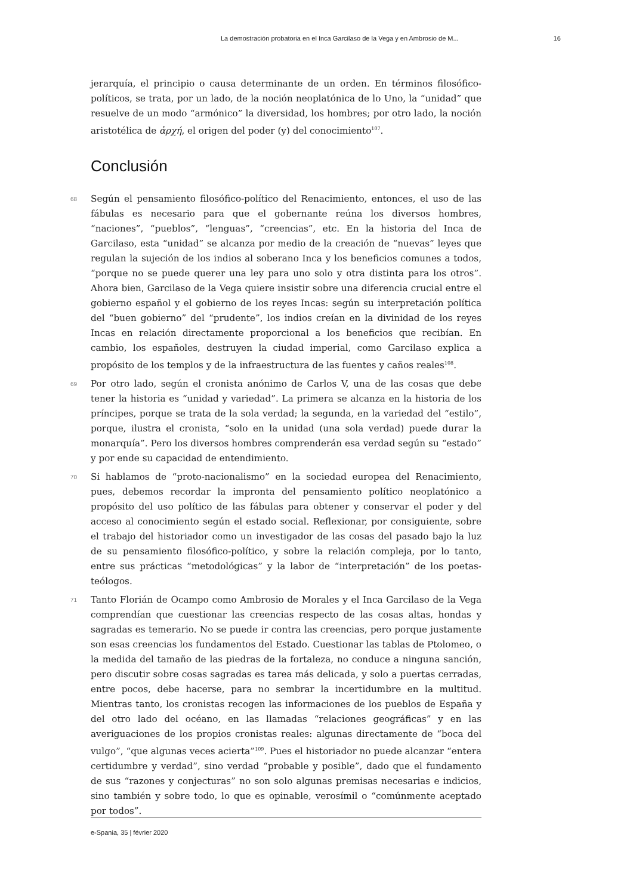La demostración probatoria en el Inca Garcilaso de la Vega y en Ambrosio de M... 16
jerarquía, el principio o causa determinante de un orden. En términos filosófico-políticos, se trata, por un lado, de la noción neoplatónica de lo Uno, la “unidad” que resuelve de un modo “armónico” la diversidad, los hombres; por otro lado, la noción aristotélica de ἀρχή, el origen del poder (y) del conocimiento<sup>107</sup>.
Conclusión
68 Según el pensamiento filosófico-político del Renacimiento, entonces, el uso de las fábulas es necesario para que el gobernante reúna los diversos hombres, “naciones”, “pueblos”, “lenguas”, “creencias”, etc. En la historia del Inca de Garcilaso, esta “unidad” se alcanza por medio de la creación de “nuevas” leyes que regulan la sujeción de los indios al soberano Inca y los beneficios comunes a todos, “porque no se puede querer una ley para uno solo y otra distinta para los otros”. Ahora bien, Garcilaso de la Vega quiere insistir sobre una diferencia crucial entre el gobierno español y el gobierno de los reyes Incas: según su interpretación política del “buen gobierno” del “prudente”, los indios creían en la divinidad de los reyes Incas en relación directamente proporcional a los beneficios que recibían. En cambio, los españoles, destruyen la ciudad imperial, como Garcilaso explica a propósito de los templos y de la infraestructura de las fuentes y caños reales<sup>108</sup>.
69 Por otro lado, según el cronista anónimo de Carlos V, una de las cosas que debe tener la historia es “unidad y variedad”. La primera se alcanza en la historia de los príncipes, porque se trata de la sola verdad; la segunda, en la variedad del “estilo”, porque, ilustra el cronista, “solo en la unidad (una sola verdad) puede durar la monarquía”. Pero los diversos hombres comprenderán esa verdad según su “estado” y por ende su capacidad de entendimiento.
70 Si hablamos de “proto-nacionalismo” en la sociedad europea del Renacimiento, pues, debemos recordar la impronta del pensamiento político neoplatónico a propósito del uso político de las fábulas para obtener y conservar el poder y del acceso al conocimiento según el estado social. Reflexionar, por consiguiente, sobre el trabajo del historiador como un investigador de las cosas del pasado bajo la luz de su pensamiento filosófico-político, y sobre la relación compleja, por lo tanto, entre sus prácticas “metodológicas” y la labor de “interpretación” de los poetas-teólogos.
71 Tanto Florián de Ocampo como Ambrosio de Morales y el Inca Garcilaso de la Vega comprendían que cuestionar las creencias respecto de las cosas altas, hondas y sagradas es temerario. No se puede ir contra las creencias, pero porque justamente son esas creencias los fundamentos del Estado. Cuestionar las tablas de Ptolomeo, o la medida del tamaño de las piedras de la fortaleza, no conduce a ninguna sanción, pero discutir sobre cosas sagradas es tarea más delicada, y solo a puertas cerradas, entre pocos, debe hacerse, para no sembrar la incertidumbre en la multitud. Mientras tanto, los cronistas recogen las informaciones de los pueblos de España y del otro lado del océano, en las llamadas “relaciones geográficas” y en las averiguaciones de los propios cronistas reales: algunas directamente de “boca del vulgo”, “que algunas veces acierta”<sup>109</sup>. Pues el historiador no puede alcanzar “entera certidumbre y verdad”, sino verdad “probable y posible”, dado que el fundamento de sus “razones y conjecturas” no son solo algunas premisas necesarias e indicios, sino también y sobre todo, lo que es opinable, verosímil o “comúnmente aceptado por todos”.
e-Spania, 35 | février 2020